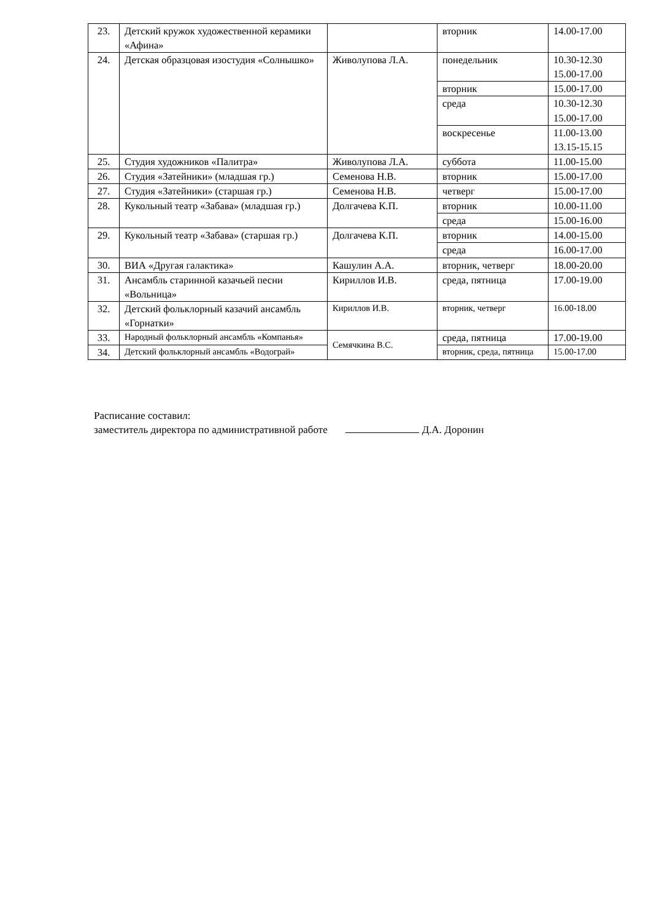| 23. | Детский кружок художественной керамики «Афина» | | вторник | 14.00-17.00 |
| 24. | Детская образцовая изостудия «Солнышко» | Живолупова Л.А. | понедельник | 10.30-12.30 15.00-17.00 |
| | | | вторник | 15.00-17.00 |
| | | | среда | 10.30-12.30 15.00-17.00 |
| | | | воскресенье | 11.00-13.00 13.15-15.15 |
| 25. | Студия художников «Палитра» | Живолупова Л.А. | суббота | 11.00-15.00 |
| 26. | Студия «Затейники» (младшая гр.) | Семенова Н.В. | вторник | 15.00-17.00 |
| 27. | Студия «Затейники» (старшая гр.) | Семенова Н.В. | четверг | 15.00-17.00 |
| 28. | Кукольный театр «Забава» (младшая гр.) | Долгачева К.П. | вторник | 10.00-11.00 |
| | | | среда | 15.00-16.00 |
| 29. | Кукольный театр «Забава» (старшая гр.) | Долгачева К.П. | вторник | 14.00-15.00 |
| | | | среда | 16.00-17.00 |
| 30. | ВИА «Другая галактика» | Кашулин А.А. | вторник, четверг | 18.00-20.00 |
| 31. | Ансамбль старинной казачьей песни «Вольница» | Кириллов И.В. | среда, пятница | 17.00-19.00 |
| 32. | Детский фольклорный казачий ансамбль «Горнатки» | Кириллов И.В. | вторник, четверг | 16.00-18.00 |
| 33. | Народный фольклорный ансамбль «Компанья» | Семячкина В.С. | среда, пятница | 17.00-19.00 |
| 34. | Детский фольклорный ансамбль «Водограй» | | вторник, среда, пятница | 15.00-17.00 |
Расписание составил:
заместитель директора по административной работе Д.А. Доронин